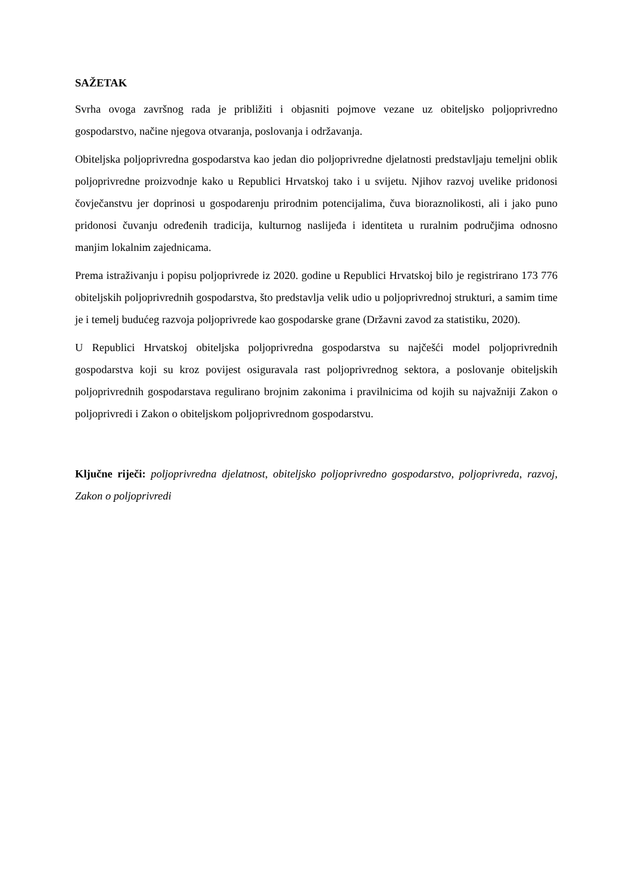SAŽETAK
Svrha ovoga završnog rada je približiti i objasniti pojmove vezane uz obiteljsko poljoprivredno gospodarstvo, načine njegova otvaranja, poslovanja i održavanja.
Obiteljska poljoprivredna gospodarstva kao jedan dio poljoprivredne djelatnosti predstavljaju temeljni oblik poljoprivredne proizvodnje kako u Republici Hrvatskoj tako i u svijetu. Njihov razvoj uvelike pridonosi čovječanstvu jer doprinosi u gospodarenju prirodnim potencijalima, čuva bioraznolikosti, ali i jako puno pridonosi čuvanju određenih tradicija, kulturnog naslijeđa i identiteta u ruralnim područjima odnosno manjim lokalnim zajednicama.
Prema istraživanju i popisu poljoprivrede iz 2020. godine u Republici Hrvatskoj bilo je registrirano 173 776 obiteljskih poljoprivrednih gospodarstva, što predstavlja velik udio u poljoprivrednoj strukturi, a samim time je i temelj budućeg razvoja poljoprivrede kao gospodarske grane (Državni zavod za statistiku, 2020).
U Republici Hrvatskoj obiteljska poljoprivredna gospodarstva su najčešći model poljoprivrednih gospodarstva koji su kroz povijest osiguravala rast poljoprivrednog sektora, a poslovanje obiteljskih poljoprivrednih gospodarstava regulirano brojnim zakonima i pravilnicima od kojih su najvažniji Zakon o poljoprivredi i Zakon o obiteljskom poljoprivrednom gospodarstvu.
Ključne riječi: poljoprivredna djelatnost, obiteljsko poljoprivredno gospodarstvo, poljoprivreda, razvoj, Zakon o poljoprivredi